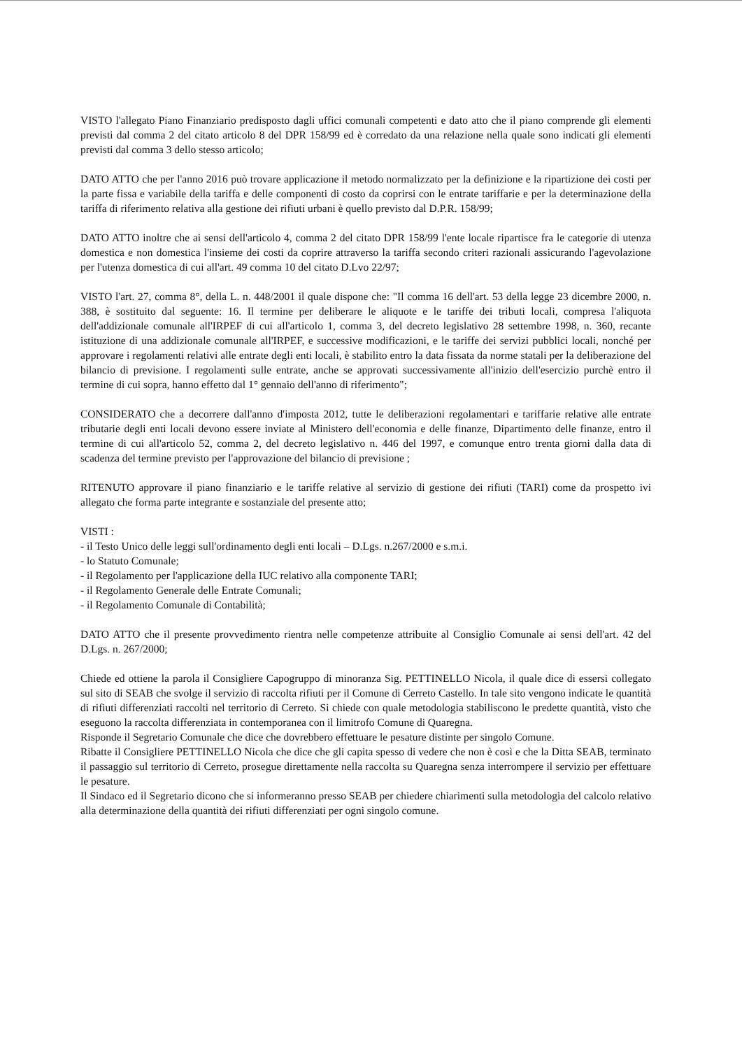VISTO l'allegato Piano Finanziario predisposto dagli uffici comunali competenti e dato atto che il piano comprende gli elementi previsti dal comma 2 del citato articolo 8 del DPR 158/99 ed è corredato da una relazione nella quale sono indicati gli elementi previsti dal comma 3 dello stesso articolo;
DATO ATTO che per l'anno 2016 può trovare applicazione il metodo normalizzato per la definizione e la ripartizione dei costi per la parte fissa e variabile della tariffa e delle componenti di costo da coprirsi con le entrate tariffarie e per la determinazione della tariffa di riferimento relativa alla gestione dei rifiuti urbani è quello previsto dal D.P.R. 158/99;
DATO ATTO inoltre che ai sensi dell'articolo 4, comma 2 del citato DPR 158/99 l'ente locale ripartisce fra le categorie di utenza domestica e non domestica l'insieme dei costi da coprire attraverso la tariffa secondo criteri razionali assicurando l'agevolazione per l'utenza domestica di cui all'art. 49 comma 10 del citato D.Lvo 22/97;
VISTO l'art. 27, comma 8°, della L. n. 448/2001 il quale dispone che: "Il comma 16 dell'art. 53 della legge 23 dicembre 2000, n. 388, è sostituito dal seguente: 16. Il termine per deliberare le aliquote e le tariffe dei tributi locali, compresa l'aliquota dell'addizionale comunale all'IRPEF di cui all'articolo 1, comma 3, del decreto legislativo 28 settembre 1998, n. 360, recante istituzione di una addizionale comunale all'IRPEF, e successive modificazioni, e le tariffe dei servizi pubblici locali, nonché per approvare i regolamenti relativi alle entrate degli enti locali, è stabilito entro la data fissata da norme statali per la deliberazione del bilancio di previsione. I regolamenti sulle entrate, anche se approvati successivamente all'inizio dell'esercizio purchè entro il termine di cui sopra, hanno effetto dal 1° gennaio dell'anno di riferimento";
CONSIDERATO che a decorrere dall'anno d'imposta 2012, tutte le deliberazioni regolamentari e tariffarie relative alle entrate tributarie degli enti locali devono essere inviate al Ministero dell'economia e delle finanze, Dipartimento delle finanze, entro il termine di cui all'articolo 52, comma 2, del decreto legislativo n. 446 del 1997, e comunque entro trenta giorni dalla data di scadenza del termine previsto per l'approvazione del bilancio di previsione ;
RITENUTO approvare il piano finanziario e le tariffe relative al servizio di gestione dei rifiuti (TARI) come da prospetto ivi allegato che forma parte integrante e sostanziale del presente atto;
VISTI :
- il Testo Unico delle leggi sull'ordinamento degli enti locali – D.Lgs. n.267/2000 e s.m.i.
- lo Statuto Comunale;
- il Regolamento per l'applicazione della IUC relativo alla componente TARI;
- il Regolamento Generale delle Entrate Comunali;
- il Regolamento Comunale di Contabilità;
DATO ATTO che il presente provvedimento rientra nelle competenze attribuite al Consiglio Comunale ai sensi dell'art. 42 del D.Lgs. n. 267/2000;
Chiede ed ottiene la parola il Consigliere Capogruppo di minoranza Sig. PETTINELLO Nicola, il quale dice di essersi collegato sul sito di SEAB che svolge il servizio di raccolta rifiuti per il Comune di Cerreto Castello. In tale sito vengono indicate le quantità di rifiuti differenziati raccolti nel territorio di Cerreto. Si chiede con quale metodologia stabiliscono le predette quantità, visto che eseguono la raccolta differenziata in contemporanea con il limitrofo Comune di Quaregna.
Risponde il Segretario Comunale che dice che dovrebbero effettuare le pesature distinte per singolo Comune.
Ribatte il Consigliere PETTINELLO Nicola che dice che gli capita spesso di vedere che non è così e che la Ditta SEAB, terminato il passaggio sul territorio di Cerreto, prosegue direttamente nella raccolta su Quaregna senza interrompere il servizio per effettuare le pesature.
Il Sindaco ed il Segretario dicono che si informeranno presso SEAB per chiedere chiarimenti sulla metodologia del calcolo relativo alla determinazione della quantità dei rifiuti differenziati per ogni singolo comune.